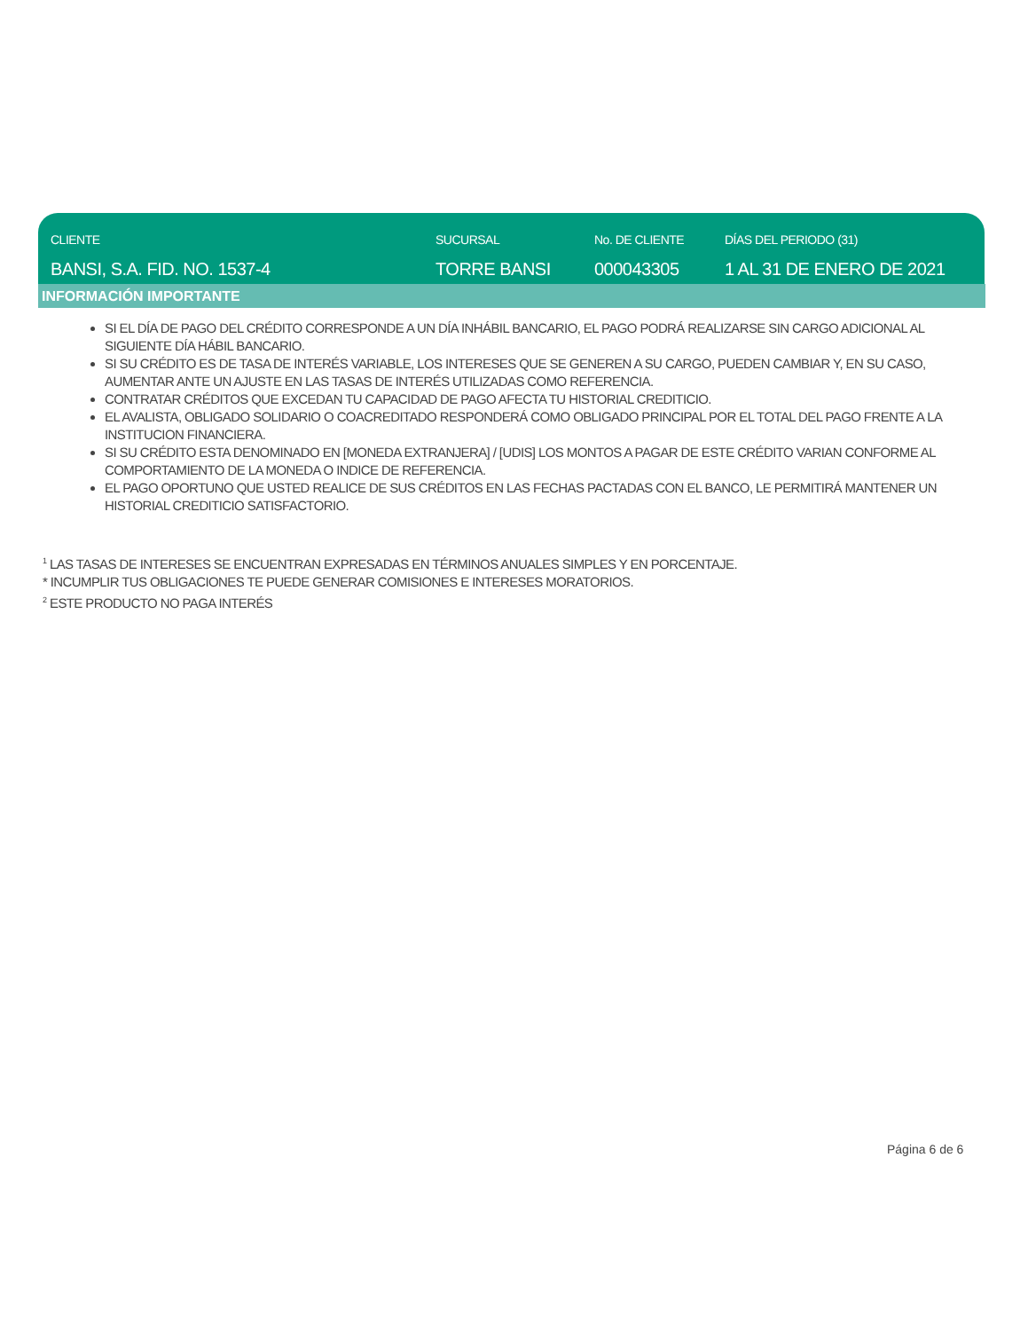CLIENTE
BANSI, S.A. FID. NO. 1537-4
SUCURSAL
TORRE BANSI
No. DE CLIENTE
000043305
DÍAS DEL PERIODO (31)
1 AL 31 DE ENERO DE 2021
INFORMACIÓN IMPORTANTE
SI EL DÍA DE PAGO DEL CRÉDITO CORRESPONDE A UN DÍA INHÁBIL BANCARIO, EL PAGO PODRÁ REALIZARSE SIN CARGO ADICIONAL AL SIGUIENTE DÍA HÁBIL BANCARIO.
SI SU CRÉDITO ES DE TASA DE INTERÉS VARIABLE, LOS INTERESES QUE SE GENEREN A SU CARGO, PUEDEN CAMBIAR Y, EN SU CASO, AUMENTAR ANTE UN AJUSTE EN LAS TASAS DE INTERÉS UTILIZADAS COMO REFERENCIA.
CONTRATAR CRÉDITOS QUE EXCEDAN TU CAPACIDAD DE PAGO AFECTA TU HISTORIAL CREDITICIO.
EL AVALISTA, OBLIGADO SOLIDARIO O COACREDITADO RESPONDERÁ COMO OBLIGADO PRINCIPAL POR EL TOTAL DEL PAGO FRENTE A LA INSTITUCION FINANCIERA.
SI SU CRÉDITO ESTA DENOMINADO EN [MONEDA EXTRANJERA] / [UDIS] LOS MONTOS A PAGAR DE ESTE CRÉDITO VARIAN CONFORME AL COMPORTAMIENTO DE LA MONEDA O INDICE DE REFERENCIA.
EL PAGO OPORTUNO QUE USTED REALICE DE SUS CRÉDITOS EN LAS FECHAS PACTADAS CON EL BANCO, LE PERMITIRÁ MANTENER UN HISTORIAL CREDITICIO SATISFACTORIO.
<sup>1</sup> LAS TASAS DE INTERESES SE ENCUENTRAN EXPRESADAS EN TÉRMINOS ANUALES SIMPLES Y EN PORCENTAJE.
* INCUMPLIR TUS OBLIGACIONES TE PUEDE GENERAR COMISIONES E INTERESES MORATORIOS.
<sup>2</sup> ESTE PRODUCTO NO PAGA INTERÉS
Página 6 de 6